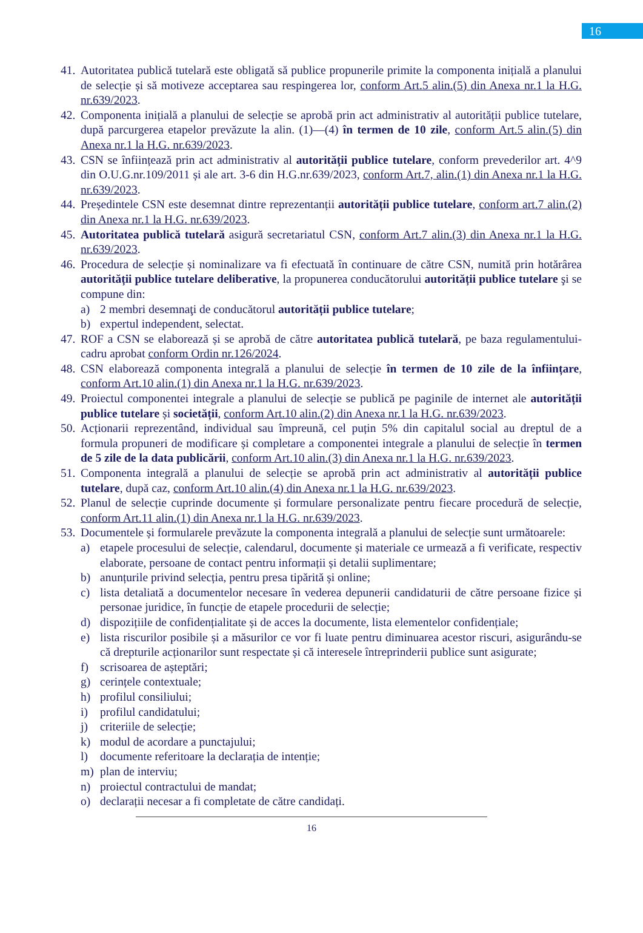16
41. Autoritatea publică tutelară este obligată să publice propunerile primite la componenta inițială a planului de selecție și să motiveze acceptarea sau respingerea lor, conform Art.5 alin.(5) din Anexa nr.1 la H.G. nr.639/2023.
42. Componenta inițială a planului de selecție se aprobă prin act administrativ al autorității publice tutelare, după parcurgerea etapelor prevăzute la alin. (1)—(4) în termen de 10 zile, conform Art.5 alin.(5) din Anexa nr.1 la H.G. nr.639/2023.
43. CSN se înființează prin act administrativ al autorității publice tutelare, conform prevederilor art. 4^9 din O.U.G.nr.109/2011 și ale art. 3-6 din H.G.nr.639/2023, conform Art.7, alin.(1) din Anexa nr.1 la H.G. nr.639/2023.
44. Președintele CSN este desemnat dintre reprezentanții autorității publice tutelare, conform art.7 alin.(2) din Anexa nr.1 la H.G. nr.639/2023.
45. Autoritatea publică tutelară asigură secretariatul CSN, conform Art.7 alin.(3) din Anexa nr.1 la H.G. nr.639/2023.
46. Procedura de selecție și nominalizare va fi efectuată în continuare de către CSN, numită prin hotărârea autorității publice tutelare deliberative, la propunerea conducătorului autorității publice tutelare şi se compune din:
a) 2 membri desemnaţi de conducătorul autorității publice tutelare;
b) expertul independent, selectat.
47. ROF a CSN se elaborează și se aprobă de către autoritatea publică tutelară, pe baza regulamentului-cadru aprobat conform Ordin nr.126/2024.
48. CSN elaborează componenta integrală a planului de selecție în termen de 10 zile de la înființare, conform Art.10 alin.(1) din Anexa nr.1 la H.G. nr.639/2023.
49. Proiectul componentei integrale a planului de selecție se publică pe paginile de internet ale autorității publice tutelare și societății, conform Art.10 alin.(2) din Anexa nr.1 la H.G. nr.639/2023.
50. Acționarii reprezentând, individual sau împreună, cel puțin 5% din capitalul social au dreptul de a formula propuneri de modificare și completare a componentei integrale a planului de selecție în termen de 5 zile de la data publicării, conform Art.10 alin.(3) din Anexa nr.1 la H.G. nr.639/2023.
51. Componenta integrală a planului de selecție se aprobă prin act administrativ al autorității publice tutelare, după caz, conform Art.10 alin.(4) din Anexa nr.1 la H.G. nr.639/2023.
52. Planul de selecție cuprinde documente și formulare personalizate pentru fiecare procedură de selecție, conform Art.11 alin.(1) din Anexa nr.1 la H.G. nr.639/2023.
53. Documentele și formularele prevăzute la componenta integrală a planului de selecție sunt următoarele:
a) etapele procesului de selecție, calendarul, documente și materiale ce urmează a fi verificate, respectiv elaborate, persoane de contact pentru informații și detalii suplimentare;
b) anunțurile privind selecția, pentru presa tipărită și online;
c) lista detaliată a documentelor necesare în vederea depunerii candidaturii de către persoane fizice și personae juridice, în funcție de etapele procedurii de selecție;
d) dispozițiile de confidențialitate și de acces la documente, lista elementelor confidențiale;
e) lista riscurilor posibile și a măsurilor ce vor fi luate pentru diminuarea acestor riscuri, asigurându-se că drepturile acționarilor sunt respectate și că interesele întreprinderii publice sunt asigurate;
f) scrisoarea de așteptări;
g) cerințele contextuale;
h) profilul consiliului;
i) profilul candidatului;
j) criteriile de selecție;
k) modul de acordare a punctajului;
l) documente referitoare la declarația de intenție;
m) plan de interviu;
n) proiectul contractului de mandat;
o) declarații necesar a fi completate de către candidați.
16